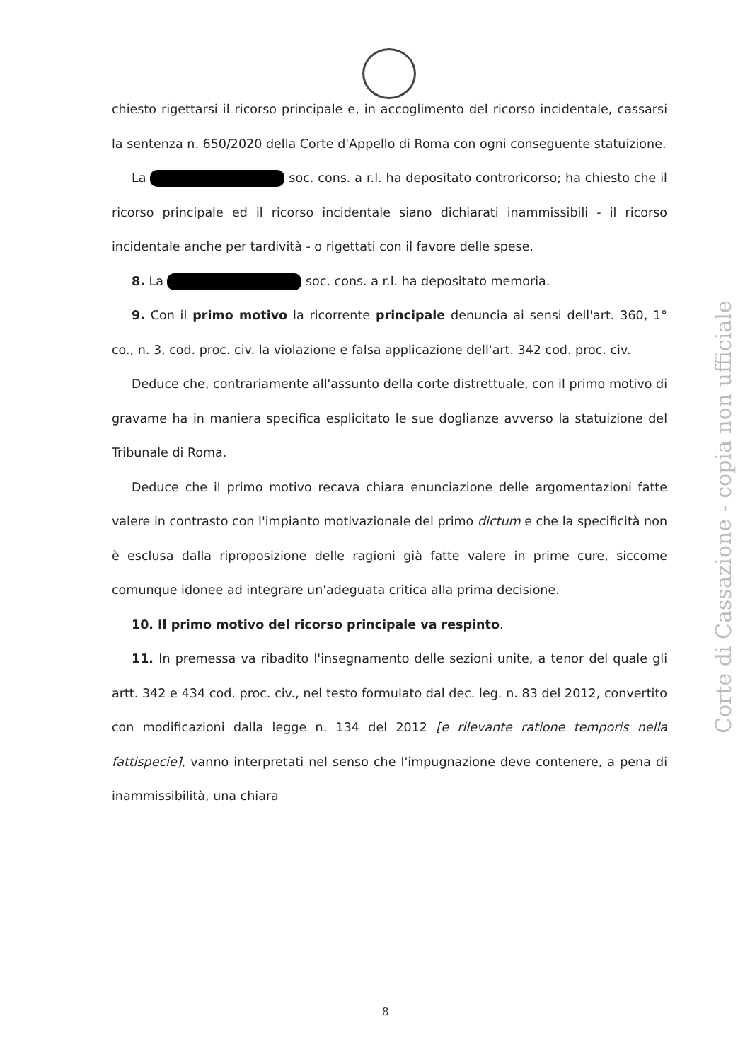chiesto rigettarsi il ricorso principale e, in accoglimento del ricorso incidentale, cassarsi la sentenza n. 650/2020 della Corte d'Appello di Roma con ogni conseguente statuizione.
La soc. cons. a r.l. ha depositato controricorso; ha chiesto che il ricorso principale ed il ricorso incidentale siano dichiarati inammissibili - il ricorso incidentale anche per tardività - o rigettati con il favore delle spese.
8. La soc. cons. a r.l. ha depositato memoria.
9. Con il primo motivo la ricorrente principale denuncia ai sensi dell'art. 360, 1° co., n. 3, cod. proc. civ. la violazione e falsa applicazione dell'art. 342 cod. proc. civ.
Deduce che, contrariamente all'assunto della corte distrettuale, con il primo motivo di gravame ha in maniera specifica esplicitato le sue doglianze avverso la statuizione del Tribunale di Roma.
Deduce che il primo motivo recava chiara enunciazione delle argomentazioni fatte valere in contrasto con l'impianto motivazionale del primo dictum e che la specificità non è esclusa dalla riproposizione delle ragioni già fatte valere in prime cure, siccome comunque idonee ad integrare un'adeguata critica alla prima decisione.
10. Il primo motivo del ricorso principale va respinto.
11. In premessa va ribadito l'insegnamento delle sezioni unite, a tenor del quale gli artt. 342 e 434 cod. proc. civ., nel testo formulato dal dec. leg. n. 83 del 2012, convertito con modificazioni dalla legge n. 134 del 2012 [e rilevante ratione temporis nella fattispecie], vanno interpretati nel senso che l'impugnazione deve contenere, a pena di inammissibilità, una chiara
Corte di Cassazione - copia non ufficiale
8